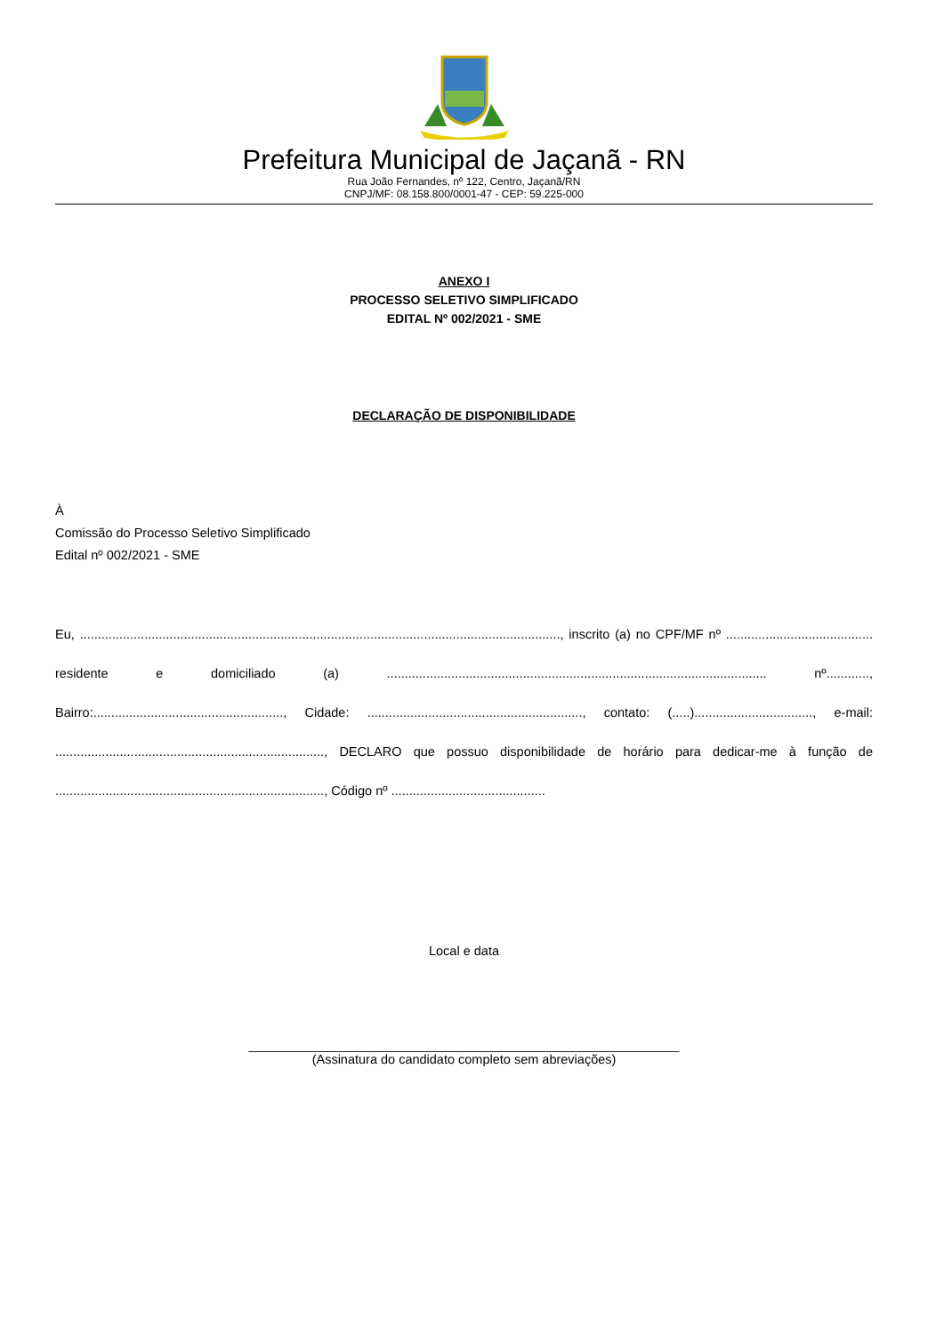Prefeitura Municipal de Jaçanã - RN
Rua João Fernandes, nº 122, Centro, Jaçanã/RN
CNPJ/MF: 08.158.800/0001-47 - CEP: 59.225-000
ANEXO I
PROCESSO SELETIVO SIMPLIFICADO
EDITAL Nº 002/2021 - SME
DECLARAÇÃO DE DISPONIBILIDADE
À
Comissão do Processo Seletivo Simplificado
Edital nº 002/2021 - SME
Eu, ......................................................................................................................................, inscrito (a) no CPF/MF nº ......................................... residente e domiciliado (a) .......................................................................................................... nº............, Bairro:....................................................., Cidade: ............................................................, contato: (.....)................................., e-mail: ..........................................................................., DECLARO que possuo disponibilidade de horário para dedicar-me à função de ..........................................................................., Código nº ...........................................
Local e data
____________________________________________________________
(Assinatura do candidato completo sem abreviações)